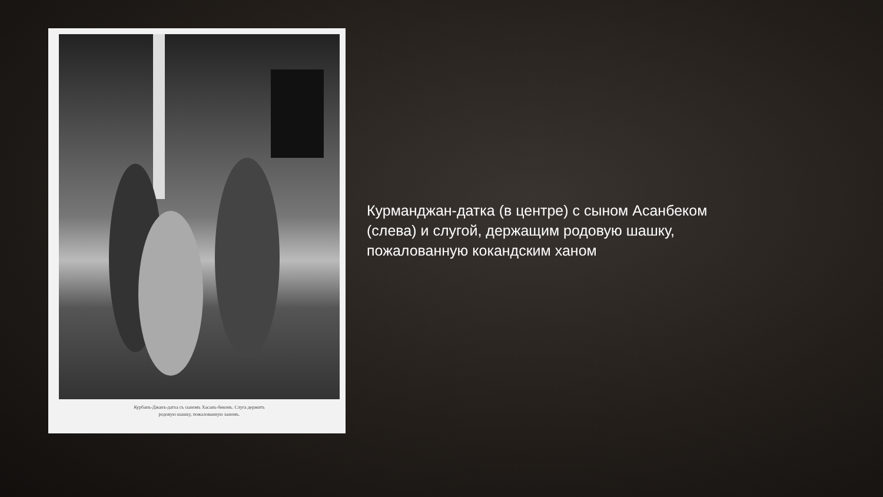Курбанъ-Джанъ-датха съ сыномъ Хасанъ-бекомъ. Слуга держитъ
родовую шашку, пожалованную ханомъ.
Курманджан-датка (в центре) с сыном Асанбеком (слева) и слугой, держащим родовую шашку, пожалованную кокандским ханом